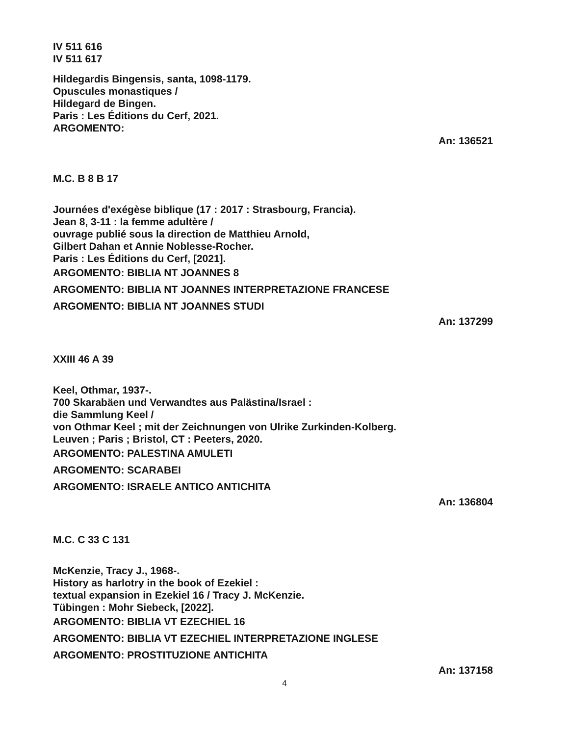IV 511 616
IV 511 617
Hildegardis Bingensis, santa, 1098-1179.
Opuscules monastiques /
Hildegard de Bingen.
Paris : Les Éditions du Cerf, 2021.
ARGOMENTO:
An: 136521
M.C. B 8 B 17
Journées d'exégèse biblique (17 : 2017 : Strasbourg, Francia).
Jean 8, 3-11 : la femme adultère /
ouvrage publié sous la direction de Matthieu Arnold,
Gilbert Dahan et Annie Noblesse-Rocher.
Paris : Les Éditions du Cerf, [2021].
ARGOMENTO: BIBLIA NT JOANNES 8
ARGOMENTO: BIBLIA NT JOANNES INTERPRETAZIONE FRANCESE
ARGOMENTO: BIBLIA NT JOANNES STUDI
An: 137299
XXIII 46 A 39
Keel, Othmar, 1937-.
700 Skarabäen und Verwandtes aus Palästina/Israel :
die Sammlung Keel /
von Othmar Keel ; mit der Zeichnungen von Ulrike Zurkinden-Kolberg.
Leuven ; Paris ; Bristol, CT : Peeters, 2020.
ARGOMENTO: PALESTINA AMULETI
ARGOMENTO: SCARABEI
ARGOMENTO: ISRAELE ANTICO ANTICHITA
An: 136804
M.C. C 33 C 131
McKenzie, Tracy J., 1968-.
History as harlotry in the book of Ezekiel :
textual expansion in Ezekiel 16 / Tracy J. McKenzie.
Tübingen : Mohr Siebeck, [2022].
ARGOMENTO: BIBLIA VT EZECHIEL 16
ARGOMENTO: BIBLIA VT EZECHIEL INTERPRETAZIONE INGLESE
ARGOMENTO: PROSTITUZIONE ANTICHITA
An: 137158
4